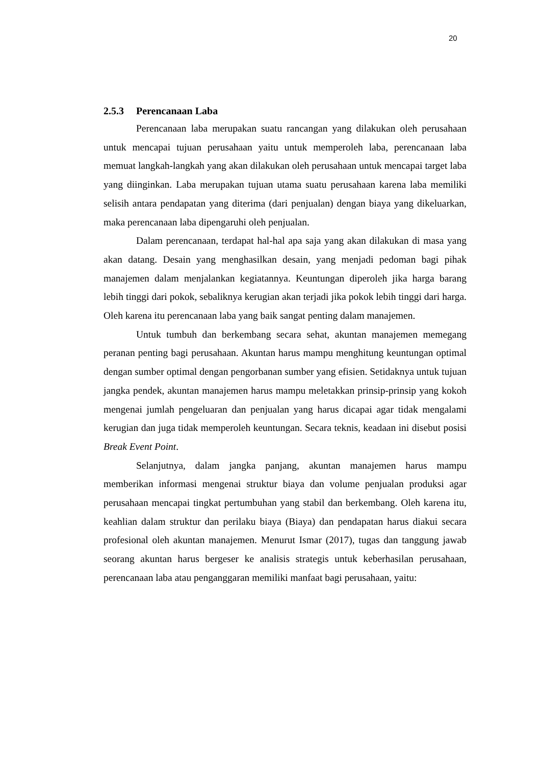20
2.5.3 Perencanaan Laba
Perencanaan laba merupakan suatu rancangan yang dilakukan oleh perusahaan untuk mencapai tujuan perusahaan yaitu untuk memperoleh laba, perencanaan laba memuat langkah-langkah yang akan dilakukan oleh perusahaan untuk mencapai target laba yang diinginkan. Laba merupakan tujuan utama suatu perusahaan karena laba memiliki selisih antara pendapatan yang diterima (dari penjualan) dengan biaya yang dikeluarkan, maka perencanaan laba dipengaruhi oleh penjualan.
Dalam perencanaan, terdapat hal-hal apa saja yang akan dilakukan di masa yang akan datang. Desain yang menghasilkan desain, yang menjadi pedoman bagi pihak manajemen dalam menjalankan kegiatannya. Keuntungan diperoleh jika harga barang lebih tinggi dari pokok, sebaliknya kerugian akan terjadi jika pokok lebih tinggi dari harga. Oleh karena itu perencanaan laba yang baik sangat penting dalam manajemen.
Untuk tumbuh dan berkembang secara sehat, akuntan manajemen memegang peranan penting bagi perusahaan. Akuntan harus mampu menghitung keuntungan optimal dengan sumber optimal dengan pengorbanan sumber yang efisien. Setidaknya untuk tujuan jangka pendek, akuntan manajemen harus mampu meletakkan prinsip-prinsip yang kokoh mengenai jumlah pengeluaran dan penjualan yang harus dicapai agar tidak mengalami kerugian dan juga tidak memperoleh keuntungan. Secara teknis, keadaan ini disebut posisi Break Event Point.
Selanjutnya, dalam jangka panjang, akuntan manajemen harus mampu memberikan informasi mengenai struktur biaya dan volume penjualan produksi agar perusahaan mencapai tingkat pertumbuhan yang stabil dan berkembang. Oleh karena itu, keahlian dalam struktur dan perilaku biaya (Biaya) dan pendapatan harus diakui secara profesional oleh akuntan manajemen. Menurut Ismar (2017), tugas dan tanggung jawab seorang akuntan harus bergeser ke analisis strategis untuk keberhasilan perusahaan, perencanaan laba atau penganggaran memiliki manfaat bagi perusahaan, yaitu: